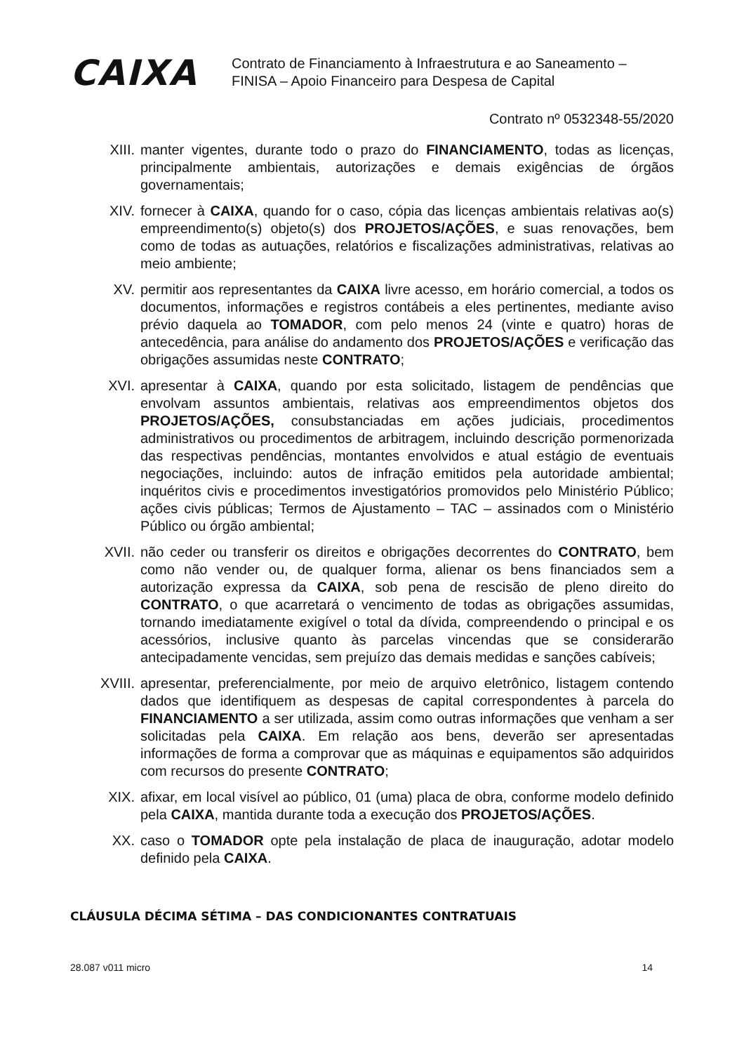CAIXA
Contrato de Financiamento à Infraestrutura e ao Saneamento –
FINISA – Apoio Financeiro para Despesa de Capital
Contrato nº 0532348-55/2020
XIII. manter vigentes, durante todo o prazo do FINANCIAMENTO, todas as licenças, principalmente ambientais, autorizações e demais exigências de órgãos governamentais;
XIV. fornecer à CAIXA, quando for o caso, cópia das licenças ambientais relativas ao(s) empreendimento(s) objeto(s) dos PROJETOS/AÇÕES, e suas renovações, bem como de todas as autuações, relatórios e fiscalizações administrativas, relativas ao meio ambiente;
XV. permitir aos representantes da CAIXA livre acesso, em horário comercial, a todos os documentos, informações e registros contábeis a eles pertinentes, mediante aviso prévio daquela ao TOMADOR, com pelo menos 24 (vinte e quatro) horas de antecedência, para análise do andamento dos PROJETOS/AÇÕES e verificação das obrigações assumidas neste CONTRATO;
XVI. apresentar à CAIXA, quando por esta solicitado, listagem de pendências que envolvam assuntos ambientais, relativas aos empreendimentos objetos dos PROJETOS/AÇÕES, consubstanciadas em ações judiciais, procedimentos administrativos ou procedimentos de arbitragem, incluindo descrição pormenorizada das respectivas pendências, montantes envolvidos e atual estágio de eventuais negociações, incluindo: autos de infração emitidos pela autoridade ambiental; inquéritos civis e procedimentos investigatórios promovidos pelo Ministério Público; ações civis públicas; Termos de Ajustamento – TAC – assinados com o Ministério Público ou órgão ambiental;
XVII. não ceder ou transferir os direitos e obrigações decorrentes do CONTRATO, bem como não vender ou, de qualquer forma, alienar os bens financiados sem a autorização expressa da CAIXA, sob pena de rescisão de pleno direito do CONTRATO, o que acarretará o vencimento de todas as obrigações assumidas, tornando imediatamente exigível o total da dívida, compreendendo o principal e os acessórios, inclusive quanto às parcelas vincendas que se considerarão antecipadamente vencidas, sem prejuízo das demais medidas e sanções cabíveis;
XVIII. apresentar, preferencialmente, por meio de arquivo eletrônico, listagem contendo dados que identifiquem as despesas de capital correspondentes à parcela do FINANCIAMENTO a ser utilizada, assim como outras informações que venham a ser solicitadas pela CAIXA. Em relação aos bens, deverão ser apresentadas informações de forma a comprovar que as máquinas e equipamentos são adquiridos com recursos do presente CONTRATO;
XIX. afixar, em local visível ao público, 01 (uma) placa de obra, conforme modelo definido pela CAIXA, mantida durante toda a execução dos PROJETOS/AÇÕES.
XX. caso o TOMADOR opte pela instalação de placa de inauguração, adotar modelo definido pela CAIXA.
CLÁUSULA DÉCIMA SÉTIMA – DAS CONDICIONANTES CONTRATUAIS
28.087 v011 micro 14